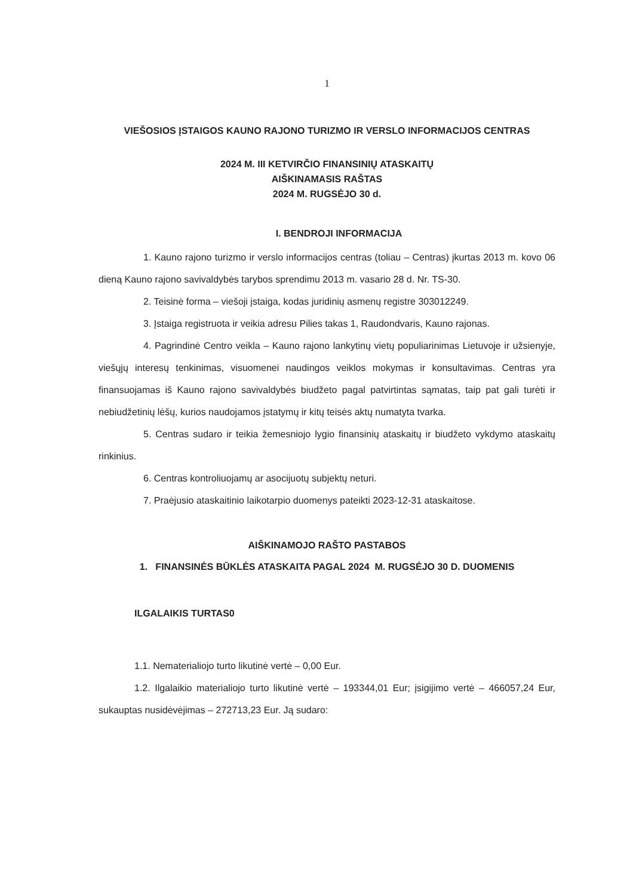1
VIEŠOSIOS ĮSTAIGOS KAUNO RAJONO TURIZMO IR VERSLO INFORMACIJOS CENTRAS
2024 M. III KETVIRČIO FINANSINIŲ ATASKAITŲ
AIŠKINAMASIS RAŠTAS
2024 M. RUGSĖJO 30 d.
I. BENDROJI INFORMACIJA
1. Kauno rajono turizmo ir verslo informacijos centras (toliau – Centras) įkurtas 2013 m. kovo 06 dieną Kauno rajono savivaldybės tarybos sprendimu 2013 m. vasario 28 d. Nr. TS-30.
2. Teisinė forma – viešoji įstaiga, kodas juridinių asmenų registre 303012249.
3. Įstaiga registruota ir veikia adresu Pilies takas 1, Raudondvaris, Kauno rajonas.
4. Pagrindinė Centro veikla – Kauno rajono lankytinų vietų populiarinimas Lietuvoje ir užsienyje, viešųjų interesų tenkinimas, visuomenei naudingos veiklos mokymas ir konsultavimas. Centras yra finansuojamas iš Kauno rajono savivaldybės biudžeto pagal patvirtintas sąmatas, taip pat gali turėti ir nebiudžetinių lėšų, kurios naudojamos įstatymų ir kitų teisės aktų numatyta tvarka.
5. Centras sudaro ir teikia žemesniojo lygio finansinių ataskaitų ir biudžeto vykdymo ataskaitų rinkinius.
6. Centras kontroliuojamų ar asocijuotų subjektų neturi.
7. Praėjusio ataskaitinio laikotarpio duomenys pateikti 2023-12-31 ataskaitose.
AIŠKINAMOJO RAŠTO PASTABOS
1. FINANSINĖS BŪKLĖS ATASKAITA PAGAL 2024 M. RUGSĖJO 30 D. DUOMENIS
ILGALAIKIS TURTAS0
1.1. Nematerialiojo turto likutinė vertė – 0,00 Eur.
1.2. Ilgalaikio materialiojo turto likutinė vertė – 193344,01 Eur; įsigijimo vertė – 466057,24 Eur, sukauptas nusidėvėjimas – 272713,23 Eur. Ją sudaro: